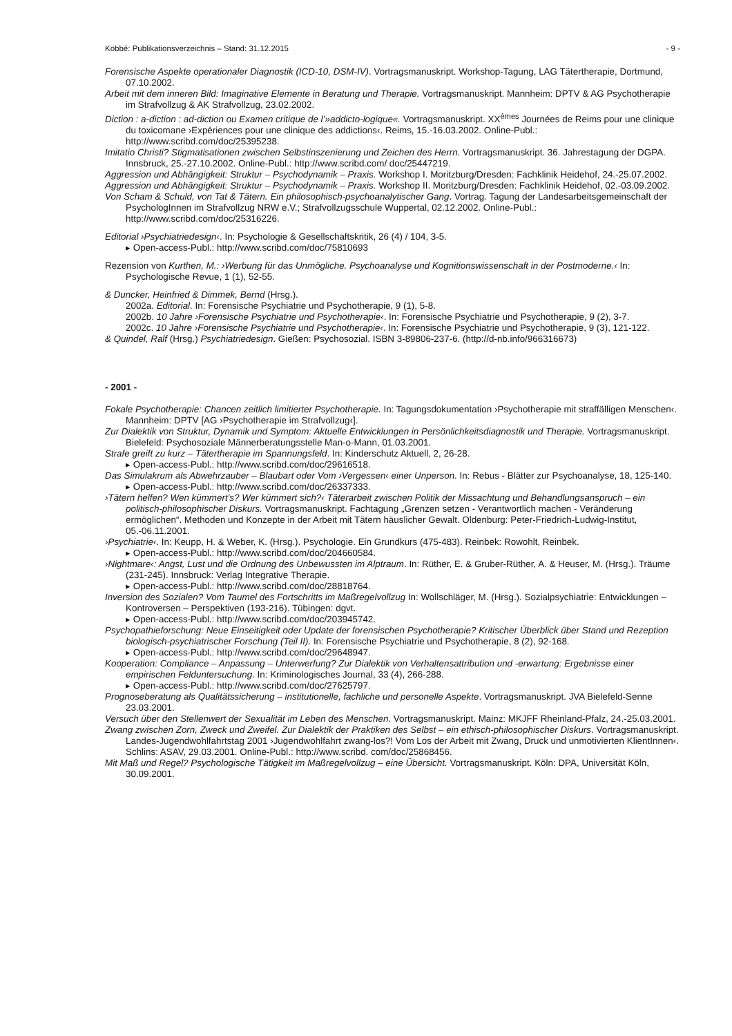Kobbé: Publikationsverzeichnis – Stand: 31.12.2015 - 9 -
Forensische Aspekte operationaler Diagnostik (ICD-10, DSM-IV). Vortragsmanuskript. Workshop-Tagung, LAG Tätertherapie, Dortmund, 07.10.2002.
Arbeit mit dem inneren Bild: Imaginative Elemente in Beratung und Therapie. Vortragsmanuskript. Mannheim: DPTV & AG Psychotherapie im Strafvollzug & AK Strafvollzug, 23.02.2002.
Diction : a-diction : ad-diction ou Examen critique de l’»addicto-logique«. Vortragsmanuskript. XX<sup>èmes</sup> Journées de Reims pour une clinique du toxicomane ›Expériences pour une clinique des addictions‹. Reims, 15.-16.03.2002. Online-Publ.: http://www.scribd.com/doc/25395238.
Imitatio Christi? Stigmatisationen zwischen Selbstinszenierung und Zeichen des Herrn. Vortragsmanuskript. 36. Jahrestagung der DGPA. Innsbruck, 25.-27.10.2002. Online-Publ.: http://www.scribd.com/ doc/25447219.
Aggression und Abhängigkeit: Struktur – Psychodynamik – Praxis. Workshop I. Moritzburg/Dresden: Fachklinik Heidehof, 24.-25.07.2002.
Aggression und Abhängigkeit: Struktur – Psychodynamik – Praxis. Workshop II. Moritzburg/Dresden: Fachklinik Heidehof, 02.-03.09.2002.
Von Scham & Schuld, von Tat & Tätern. Ein philosophisch-psychoanalytischer Gang. Vortrag. Tagung der Landesarbeitsgemeinschaft der PsychologInnen im Strafvollzug NRW e.V.; Strafvollzugsschule Wuppertal, 02.12.2002. Online-Publ.: http://www.scribd.com/doc/25316226.
Editorial ›Psychiatriedesign‹. In: Psychologie & Gesellschaftskritik, 26 (4) / 104, 3-5.
▸ Open-access-Publ.: http://www.scribd.com/doc/75810693
Rezension von Kurthen, M.: ›Werbung für das Unmögliche. Psychoanalyse und Kognitionswissenschaft in der Postmoderne.‹ In: Psychologische Revue, 1 (1), 52-55.
& Duncker, Heinfried & Dimmek, Bernd (Hrsg.).
2002a. Editorial. In: Forensische Psychiatrie und Psychotherapie, 9 (1), 5-8.
2002b. 10 Jahre ›Forensische Psychiatrie und Psychotherapie‹. In: Forensische Psychiatrie und Psychotherapie, 9 (2), 3-7.
2002c. 10 Jahre ›Forensische Psychiatrie und Psychotherapie‹. In: Forensische Psychiatrie und Psychotherapie, 9 (3), 121-122.
& Quindel, Ralf (Hrsg.) Psychiatriedesign. Gießen: Psychosozial. ISBN 3-89806-237-6. (http://d-nb.info/966316673)
- 2001 -
Fokale Psychotherapie: Chancen zeitlich limitierter Psychotherapie. In: Tagungsdokumentation ›Psychotherapie mit straffälligen Menschen‹. Mannheim: DPTV [AG ›Psychotherapie im Strafvollzug‹].
Zur Dialektik von Struktur, Dynamik und Symptom: Aktuelle Entwicklungen in Persönlichkeitsdiagnostik und Therapie. Vortragsmanuskript. Bielefeld: Psychosoziale Männerberatungsstelle Man-o-Mann, 01.03.2001.
Strafe greift zu kurz – Tätertherapie im Spannungsfeld. In: Kinderschutz Aktuell, 2, 26-28.
▸ Open-access-Publ.: http://www.scribd.com/doc/29616518.
Das Simulakrum als Abwehrzauber – Blaubart oder Vom ›Vergessen‹ einer Unperson. In: Rebus - Blätter zur Psychoanalyse, 18, 125-140.
▸ Open-access-Publ.: http://www.scribd.com/doc/26337333.
›Tätern helfen? Wen kümmert’s? Wer kümmert sich?‹ Täterarbeit zwischen Politik der Missachtung und Behandlungsanspruch – ein politisch-philosophischer Diskurs. Vortragsmanuskript. Fachtagung „Grenzen setzen - Verantwortlich machen - Veränderung ermöglichen“. Methoden und Konzepte in der Arbeit mit Tätern häuslicher Gewalt. Oldenburg: Peter-Friedrich-Ludwig-Institut, 05.-06.11.2001.
›Psychiatrie‹. In: Keupp, H. & Weber, K. (Hrsg.). Psychologie. Ein Grundkurs (475-483). Reinbek: Rowohlt, Reinbek.
▸ Open-access-Publ.: http://www.scribd.com/doc/204660584.
›Nightmare‹: Angst, Lust und die Ordnung des Unbewussten im Alptraum. In: Rüther, E. & Gruber-Rüther, A. & Heuser, M. (Hrsg.). Träume (231-245). Innsbruck: Verlag Integrative Therapie.
▸ Open-access-Publ.: http://www.scribd.com/doc/28818764.
Inversion des Sozialen? Vom Taumel des Fortschritts im Maßregelvollzug In: Wollschläger, M. (Hrsg.). Sozialpsychiatrie: Entwicklungen – Kontroversen – Perspektiven (193-216). Tübingen: dgvt.
▸ Open-access-Publ.: http://www.scribd.com/doc/203945742.
Psychopathieforschung: Neue Einseitigkeit oder Update der forensischen Psychotherapie? Kritischer Überblick über Stand und Rezeption biologisch-psychiatrischer Forschung (Teil II). In: Forensische Psychiatrie und Psychotherapie, 8 (2), 92-168.
▸ Open-access-Publ.: http://www.scribd.com/doc/29648947.
Kooperation: Compliance – Anpassung – Unterwerfung? Zur Dialektik von Verhaltensattribution und -erwartung: Ergebnisse einer empirischen Felduntersuchung. In: Kriminologisches Journal, 33 (4), 266-288.
▸ Open-access-Publ.: http://www.scribd.com/doc/27625797.
Prognoseberatung als Qualitätssicherung – institutionelle, fachliche und personelle Aspekte. Vortragsmanuskript. JVA Bielefeld-Senne 23.03.2001.
Versuch über den Stellenwert der Sexualität im Leben des Menschen. Vortragsmanuskript. Mainz: MKJFF Rheinland-Pfalz, 24.-25.03.2001.
Zwang zwischen Zorn, Zweck und Zweifel. Zur Dialektik der Praktiken des Selbst – ein ethisch-philosophischer Diskurs. Vortragsmanuskript. Landes-Jugendwohlfahrtstag 2001 ›Jugendwohlfahrt zwang-los?! Vom Los der Arbeit mit Zwang, Druck und unmotivierten KlientInnen‹. Schlins: ASAV, 29.03.2001. Online-Publ.: http://www.scribd. com/doc/25868456.
Mit Maß und Regel? Psychologische Tätigkeit im Maßregelvollzug – eine Übersicht. Vortragsmanuskript. Köln: DPA, Universität Köln, 30.09.2001.